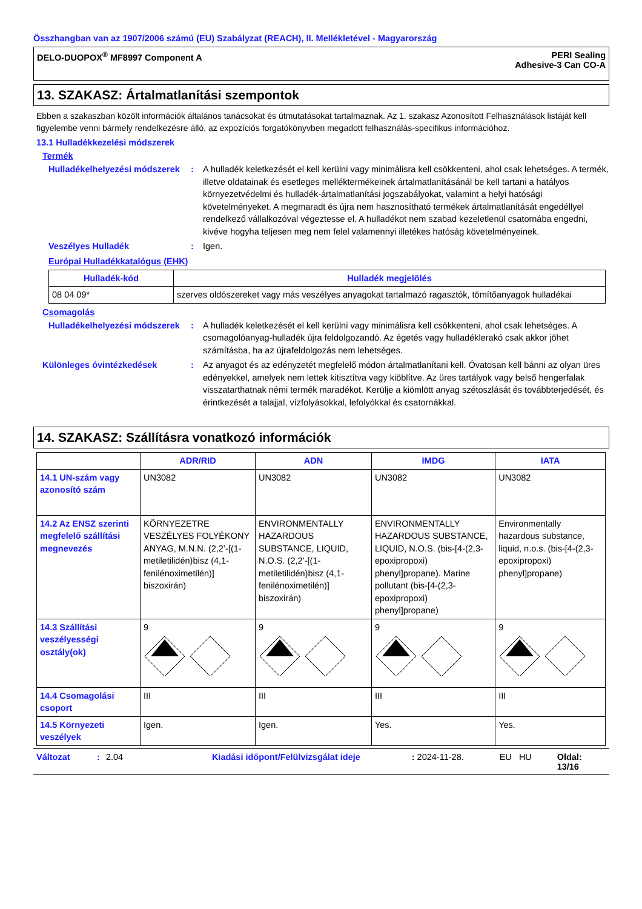Összhangban van az 1907/2006 számú (EU) Szabályzat (REACH), II. Mellékletével - Magyarország
DELO-DUOPOX<sup>®</sup> MF8997 Component A
PERI Sealing
Adhesive-3 Can CO-A
13. SZAKASZ: Ártalmatlanítási szempontok
Ebben a szakaszban közölt információk általános tanácsokat és útmutatásokat tartalmaznak. Az 1. szakasz Azonosított Felhasználások listáját kell figyelembe venni bármely rendelkezésre álló, az expozíciós forgatókönyvben megadott felhasználás-specifikus információhoz.
13.1 Hulladékkezelési módszerek
Termék
Hulladékelhelyezési módszerek
: A hulladék keletkezését el kell kerülni vagy minimálisra kell csökkenteni, ahol csak lehetséges. A termék, illetve oldatainak és esetleges melléktermékeinek ártalmatlanításánál be kell tartani a hatályos környezetvédelmi és hulladék-ártalmatlanítási jogszabályokat, valamint a helyi hatósági követelményeket. A megmaradt és újra nem hasznosítható termékek ártalmatlanítását engedéllyel rendelkező vállalkozóval végeztesse el. A hulladékot nem szabad kezeletlenül csatornába engedni, kivéve hogyha teljesen meg nem felel valamennyi illetékes hatóság követelményeinek.
Veszélyes Hulladék : Igen.
Európai Hulladékkatalógus (EHK)
| Hulladék-kód | Hulladék megjelölés |
| --- | --- |
| 08 04 09* | szerves oldószereket vagy más veszélyes anyagokat tartalmazó ragasztók, tömítőanyagok hulladékai |
Csomagolás
Hulladékelhelyezési módszerek
: A hulladék keletkezését el kell kerülni vagy minimálisra kell csökkenteni, ahol csak lehetséges. A csomagolóanyag-hulladék újra feldolgozandó. Az égetés vagy hulladéklerakó csak akkor jöhet számításba, ha az újrafeldolgozás nem lehetséges.
Különleges óvintézkedések : Az anyagot és az edényzetét megfelelő módon ártalmatlanítani kell. Óvatosan kell bánni az olyan üres edényekkel, amelyek nem lettek kitisztítva vagy kiöblítve. Az üres tartályok vagy belső hengerfalak visszatarthatnak némi termék maradékot. Kerülje a kiömlött anyag szétoszlását és továbbterjedését, és érintkezését a talajjal, vízfolyásokkal, lefolyókkal és csatornákkal.
14. SZAKASZ: Szállításra vonatkozó információk
| | ADR/RID | ADN | IMDG | IATA |
| --- | --- | --- | --- | --- |
| 14.1 UN-szám vagy azonosító szám | UN3082 | UN3082 | UN3082 | UN3082 |
| 14.2 Az ENSZ szerinti megfelelő szállítási megnevezés | KÖRNYEZETRE VESZÉLYES FOLYÉKONY ANYAG, M.N.N. (2,2’-[(1-metiletilidén)bisz (4,1-fenilénoximetilén)] biszoxirán) | ENVIRONMENTALLY HAZARDOUS SUBSTANCE, LIQUID, N.O.S. (2,2’-[(1-metiletilidén)bisz (4,1-fenilénoximetilén)] biszoxirán) | ENVIRONMENTALLY HAZARDOUS SUBSTANCE, LIQUID, N.O.S. (bis-[4-(2,3-epoxipropoxi) phenyl]propane). Marine pollutant (bis-[4-(2,3-epoxipropoxi) phenyl]propane) | Environmentally hazardous substance, liquid, n.o.s. (bis-[4-(2,3-epoxipropoxi) phenyl]propane) |
| 14.3 Szállítási veszélyességi osztály(ok) | 9 | 9 | 9 | 9 |
| 14.4 Csomagolási csoport | III | III | III | III |
| 14.5 Környezeti veszélyek | Igen. | Igen. | Yes. | Yes. |
Változat: 2.04 Kiadási időpont/Felülvizsgálat ideje: 2024-11-28. EU HU Oldal: 13/16